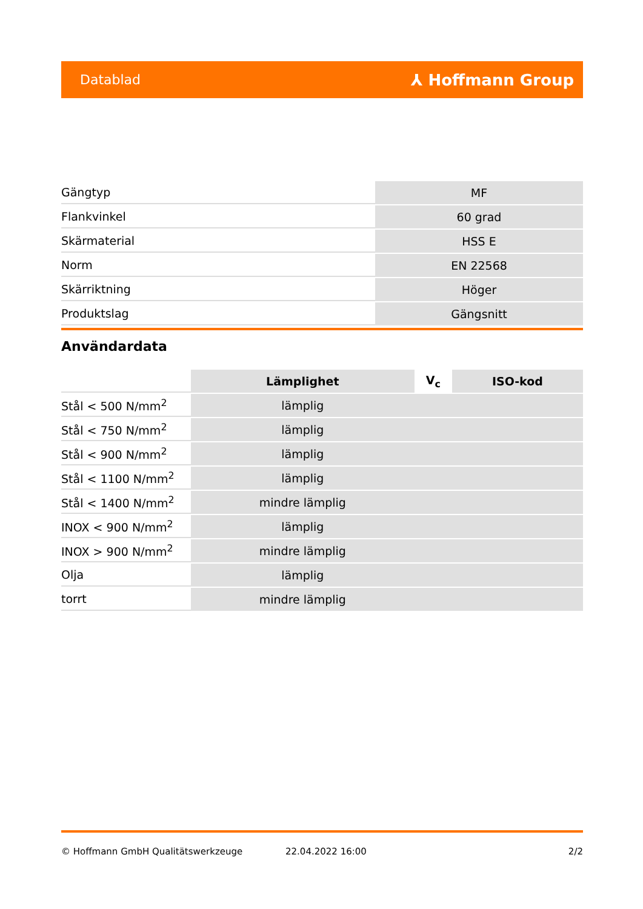Datablad ⅄ Hoffmann Group
| Gängtyp | MF |
| Flankvinkel | 60 grad |
| Skärmaterial | HSS E |
| Norm | EN 22568 |
| Skärriktning | Höger |
| Produktslag | Gängsnitt |
Användardata
| | Lämplighet | V<sub>c</sub> | ISO-kod |
| Stål < 500 N/mm<sup>2</sup> | lämplig | | |
| Stål < 750 N/mm<sup>2</sup> | lämplig | | |
| Stål < 900 N/mm<sup>2</sup> | lämplig | | |
| Stål < 1100 N/mm<sup>2</sup> | lämplig | | |
| Stål < 1400 N/mm<sup>2</sup> | mindre lämplig | | |
| INOX < 900 N/mm<sup>2</sup> | lämplig | | |
| INOX > 900 N/mm<sup>2</sup> | mindre lämplig | | |
| Olja | lämplig | | |
| torrt | mindre lämplig | | |
© Hoffmann GmbH Qualitätswerkzeuge 22.04.2022 16:00 2/2